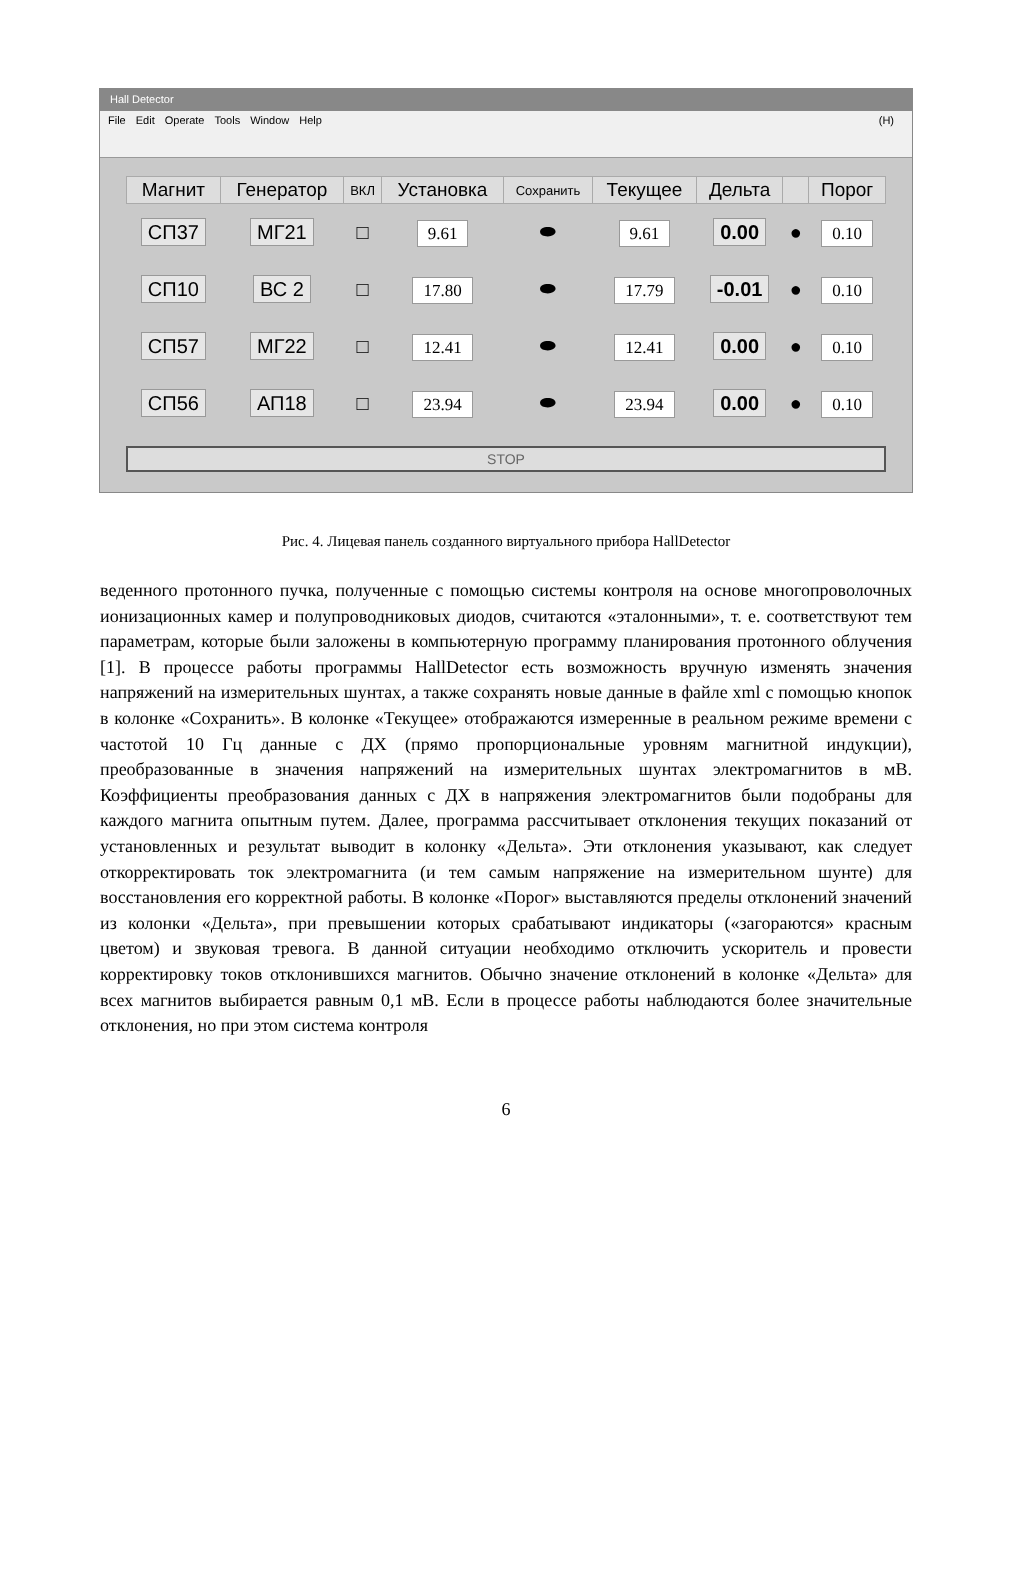Hall Detector
File Edit Operate Tools Window Help (H)
| Магнит | Генератор | ВКЛ | Установка | Сохранить | Текущее | Дельта | | Порог |
| --- | --- | --- | --- | --- | --- | --- | --- | --- |
| СП37 | МГ21 | □ | 9.61 | ⬬ | 9.61 | 0.00 | ● | 0.10 |
| СП10 | ВС 2 | □ | 17.80 | ⬬ | 17.79 | -0.01 | ● | 0.10 |
| СП57 | МГ22 | □ | 12.41 | ⬬ | 12.41 | 0.00 | ● | 0.10 |
| СП56 | АП18 | □ | 23.94 | ⬬ | 23.94 | 0.00 | ● | 0.10 |
STOP
Рис. 4. Лицевая панель созданного виртуального прибора HallDetector
веденного протонного пучка, полученные с помощью системы контроля на основе многопроволочных ионизационных камер и полупроводниковых диодов, считаются «эталонными», т. е. соответствуют тем параметрам, которые были заложены в компьютерную программу планирования протонного облучения [1]. В процессе работы программы HallDetector есть возможность вручную изменять значения напряжений на измерительных шунтах, а также сохранять новые данные в файле xml с помощью кнопок в колонке «Сохранить». В колонке «Текущее» отображаются измеренные в реальном режиме времени с частотой 10 Гц данные с ДХ (прямо пропорциональные уровням магнитной индукции), преобразованные в значения напряжений на измерительных шунтах электромагнитов в мВ. Коэффициенты преобразования данных с ДХ в напряжения электромагнитов были подобраны для каждого магнита опытным путем. Далее, программа рассчитывает отклонения текущих показаний от установленных и результат выводит в колонку «Дельта». Эти отклонения указывают, как следует откорректировать ток электромагнита (и тем самым напряжение на измерительном шунте) для восстановления его корректной работы. В колонке «Порог» выставляются пределы отклонений значений из колонки «Дельта», при превышении которых срабатывают индикаторы («загораются» красным цветом) и звуковая тревога. В данной ситуации необходимо отключить ускоритель и провести корректировку токов отклонившихся магнитов. Обычно значение отклонений в колонке «Дельта» для всех магнитов выбирается равным 0,1 мВ. Если в процессе работы наблюдаются более значительные отклонения, но при этом система контроля
6